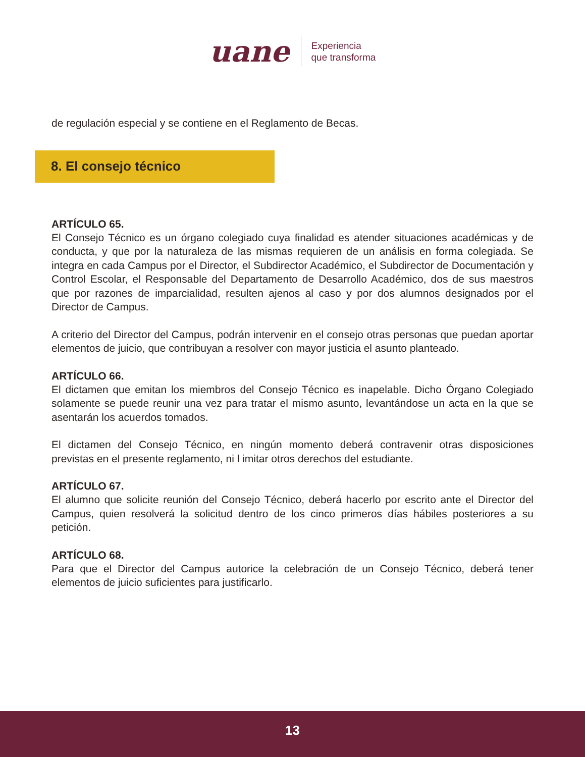uane
Experiencia
que transforma
de regulación especial y se contiene en el Reglamento de Becas.
8. El consejo técnico
ARTÍCULO 65.
El Consejo Técnico es un órgano colegiado cuya finalidad es atender situaciones académicas y de conducta, y que por la naturaleza de las mismas requieren de un análisis en forma colegiada. Se integra en cada Campus por el Director, el Subdirector Académico, el Subdirector de Documentación y Control Escolar, el Responsable del Departamento de Desarrollo Académico, dos de sus maestros que por razones de imparcialidad, resulten ajenos al caso y por dos alumnos designados por el Director de Campus.
A criterio del Director del Campus, podrán intervenir en el consejo otras personas que puedan aportar elementos de juicio, que contribuyan a resolver con mayor justicia el asunto planteado.
ARTÍCULO 66.
El dictamen que emitan los miembros del Consejo Técnico es inapelable. Dicho Órgano Colegiado solamente se puede reunir una vez para tratar el mismo asunto, levantándose un acta en la que se asentarán los acuerdos tomados.
El dictamen del Consejo Técnico, en ningún momento deberá contravenir otras disposiciones previstas en el presente reglamento, ni l imitar otros derechos del estudiante.
ARTÍCULO 67.
El alumno que solicite reunión del Consejo Técnico, deberá hacerlo por escrito ante el Director del Campus, quien resolverá la solicitud dentro de los cinco primeros días hábiles posteriores a su petición.
ARTÍCULO 68.
Para que el Director del Campus autorice la celebración de un Consejo Técnico, deberá tener elementos de juicio suficientes para justificarlo.
13